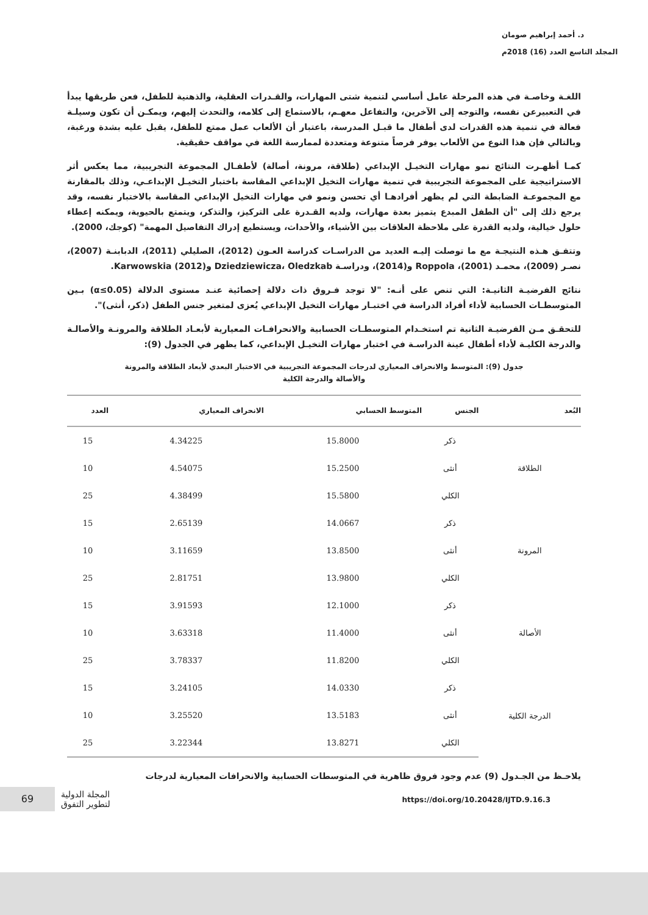د. أحمد إبراهيم صومان
المجلد التاسع العدد (16) 2018م
اللغـة وخاصـة في هذه المرحلة عامل أساسي لتنمية شتى المهارات، والقـدرات العقلية، والذهنية للطفل، فعن طريقها يبدأ في التعبيرعن نفسه، والتوجه إلى الآخرين، والتفاعل معهـم، بالاستماع إلى كلامه، والتحدث إليهم، ويمكـن أن تكون وسيلـة فعالة في تنمية هذه القدرات لدى أطفال ما قبـل المدرسة، باعتبار أن الألعاب عمل ممتع للطفل، يقبل عليه بشدة ورغبة، وبالتالي فإن هذا النوع من الألعاب يوفر فرصاً متنوعة ومتعددة لممارسة اللغة في مواقف حقيقية.
كمـا أظهـرت النتائج نمو مهارات التخيـل الإبداعي (طلاقة، مرونة، أصالة) لأطفـال المجموعة التجريبية، مما يعكس أثر الاستراتيجية على المجموعة التجريبية في تنمية مهارات التخيل الإبداعي المقاسة باختبار التخيـل الإبداعـي، وذلك بالمقارنة مع المجموعـة الضابطة التي لم يظهر أفرادهـا أي تحسن ونمو في مهارات التخيل الإبداعي المقاسة بالاختبار نفسه، وقد يرجع ذلك إلى "أن الطفل المبدع يتميز بعدة مهارات، ولديه القـدرة على التركيز، والتذكر، ويتمتع بالحيوية، ويمكنه إعطاء حلول خيالية، ولديه القدرة على ملاحظة العلاقات بين الأشياء، والأحداث، ويستطيع إدراك التفاصيل المهمة" (كوجك، 2000).
وتتفـق هـذه النتيجـة مع ما توصلت إليـه العديد من الدراسـات كدراسة العـون (2012)، الصليلي (2011)، الدبابنـة (2007)، نصـر (2009)، محمـد (2001)، Roppola و(2014)، ودراسـة Dziedziewicza، Oledzkab وKarwowskia (2012).
نتائج الفرضيـة الثانيـة: التي تنص على أنـه: "لا توجد فـروق ذات دلالة إحصائية عنـد مستوى الدلالة (α≤0.05) بـين المتوسطـات الحسابية لأداء أفراد الدراسة في اختبـار مهارات التخيل الإبداعي يُعزى لمتغير جنس الطفل (ذكر، أنثى)".
للتحقـق مـن الفرضيـة الثانية تم استخـدام المتوسطـات الحسابية والانحرافـات المعيارية لأبعـاد الطلاقة والمرونـة والأصالـة والدرجة الكليـة لأداء أطفال عينة الدراسـة في اختبار مهارات التخيـل الإبداعي، كما يظهر في الجدول (9):
جدول (9): المتوسط والانحراف المعياري لدرجات المجموعة التجريبية في الاختبار البعدي لأبعاد الطلاقة والمرونة
والأصالة والدرجة الكلية
| البُعد | الجنس | المتوسط الحسابي | الانحراف المعياري | العدد |
| --- | --- | --- | --- | --- |
| الطلاقة | ذكر | 15.8000 | 4.34225 | 15 |
| | أنثى | 15.2500 | 4.54075 | 10 |
| | الكلي | 15.5800 | 4.38499 | 25 |
| المرونة | ذكر | 14.0667 | 2.65139 | 15 |
| | أنثى | 13.8500 | 3.11659 | 10 |
| | الكلي | 13.9800 | 2.81751 | 25 |
| الأصالة | ذكر | 12.1000 | 3.91593 | 15 |
| | أنثى | 11.4000 | 3.63318 | 10 |
| | الكلي | 11.8200 | 3.78337 | 25 |
| الدرجة الكلية | ذكر | 14.0330 | 3.24105 | 15 |
| | أنثى | 13.5183 | 3.25520 | 10 |
| | الكلي | 13.8271 | 3.22344 | 25 |
يلاحـظ من الجـدول (9) عدم وجود فروق ظاهرية في المتوسطات الحسابية والانحرافات المعيارية لدرجات
69
المجلة الدولية
لتطوير التفوق
https://doi.org/10.20428/IJTD.9.16.3